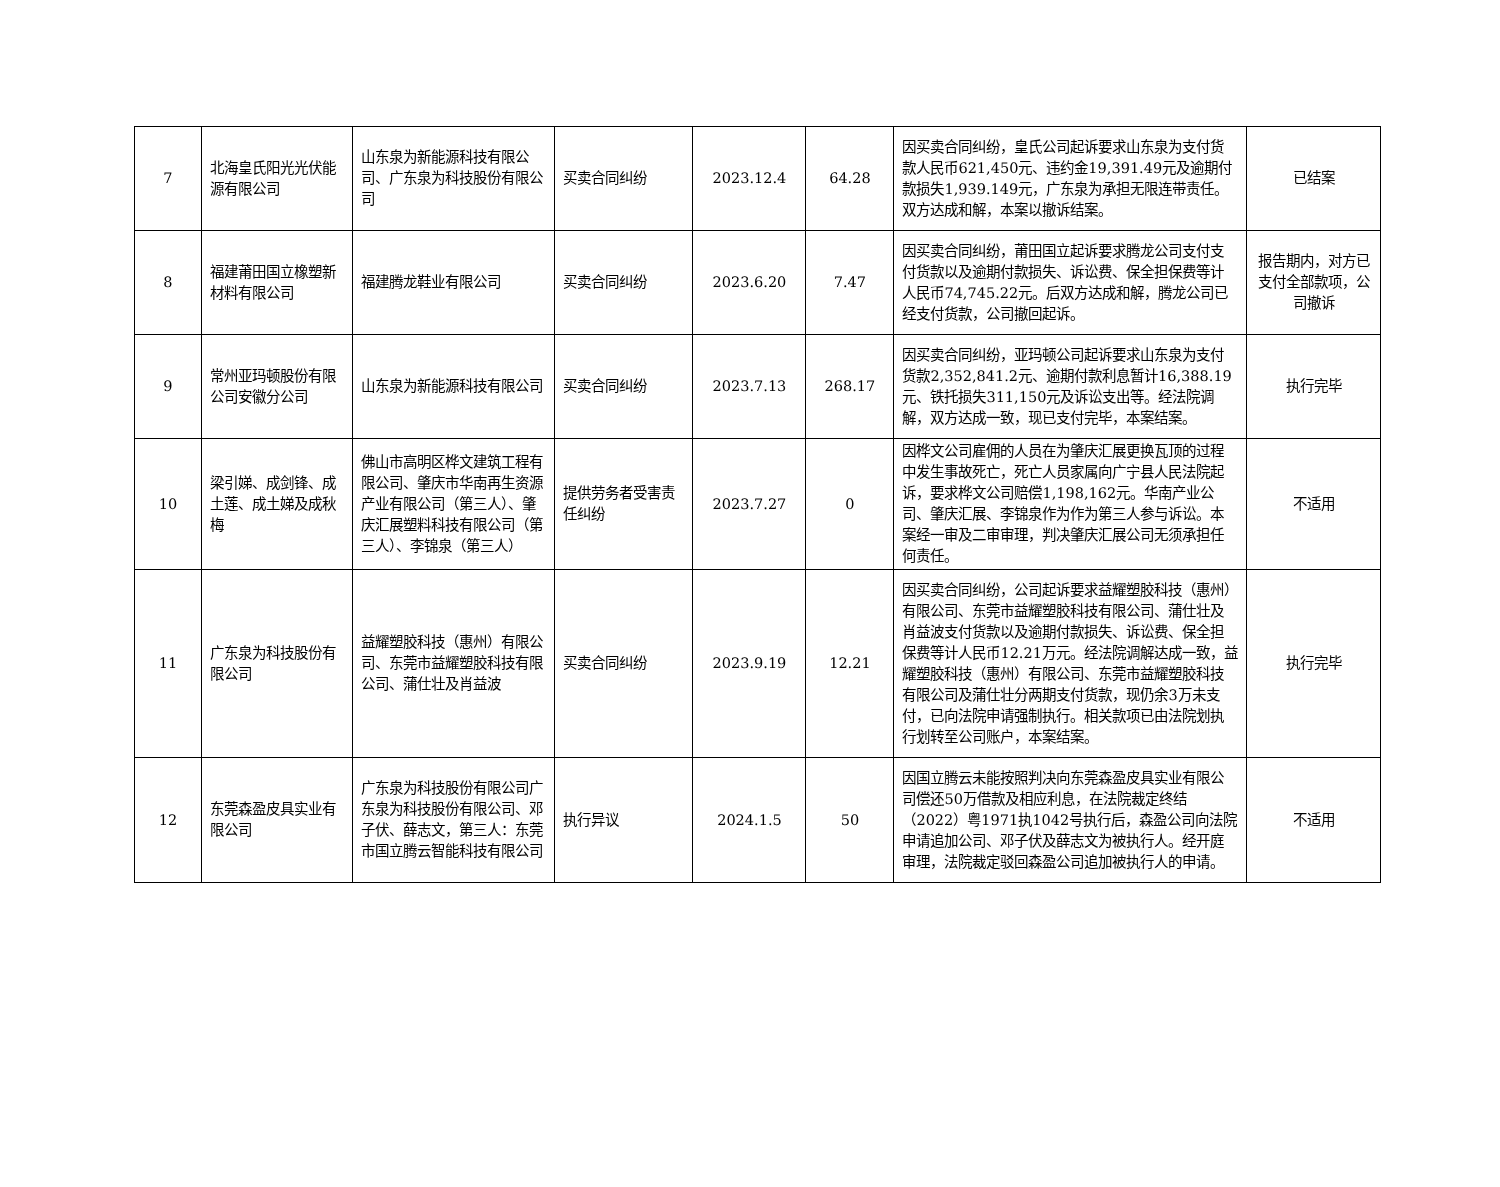| 7 | 北海皇氏阳光光伏能源有限公司 | 山东泉为新能源科技有限公司、广东泉为科技股份有限公司 | 买卖合同纠纷 | 2023.12.4 | 64.28 | 因买卖合同纠纷，皇氏公司起诉要求山东泉为支付货款人民币621,450元、违约金19,391.49元及逾期付款损失1,939.149元，广东泉为承担无限连带责任。双方达成和解，本案以撤诉结案。 | 已结案 |
| 8 | 福建莆田国立橡塑新材料有限公司 | 福建腾龙鞋业有限公司 | 买卖合同纠纷 | 2023.6.20 | 7.47 | 因买卖合同纠纷，莆田国立起诉要求腾龙公司支付支付货款以及逾期付款损失、诉讼费、保全担保费等计人民币74,745.22元。后双方达成和解，腾龙公司已经支付货款，公司撤回起诉。 | 报告期内，对方已支付全部款项，公司撤诉 |
| 9 | 常州亚玛顿股份有限公司安徽分公司 | 山东泉为新能源科技有限公司 | 买卖合同纠纷 | 2023.7.13 | 268.17 | 因买卖合同纠纷，亚玛顿公司起诉要求山东泉为支付货款2,352,841.2元、逾期付款利息暂计16,388.19元、铁托损失311,150元及诉讼支出等。经法院调解，双方达成一致，现已支付完毕，本案结案。 | 执行完毕 |
| 10 | 梁引娣、成剑锋、成土莲、成土娣及成秋梅 | 佛山市高明区桦文建筑工程有限公司、肇庆市华南再生资源产业有限公司（第三人）、肇庆汇展塑料科技有限公司（第三人）、李锦泉（第三人） | 提供劳务者受害责任纠纷 | 2023.7.27 | 0 | 因桦文公司雇佣的人员在为肇庆汇展更换瓦顶的过程中发生事故死亡，死亡人员家属向广宁县人民法院起诉，要求桦文公司赔偿1,198,162元。华南产业公司、肇庆汇展、李锦泉作为作为第三人参与诉讼。本案经一审及二审审理，判决肇庆汇展公司无须承担任何责任。 | 不适用 |
| 11 | 广东泉为科技股份有限公司 | 益耀塑胶科技（惠州）有限公司、东莞市益耀塑胶科技有限公司、蒲仕壮及肖益波 | 买卖合同纠纷 | 2023.9.19 | 12.21 | 因买卖合同纠纷，公司起诉要求益耀塑胶科技（惠州）有限公司、东莞市益耀塑胶科技有限公司、蒲仕壮及肖益波支付货款以及逾期付款损失、诉讼费、保全担保费等计人民币12.21万元。经法院调解达成一致，益耀塑胶科技（惠州）有限公司、东莞市益耀塑胶科技有限公司及蒲仕壮分两期支付货款，现仍余3万未支付，已向法院申请强制执行。相关款项已由法院划执行划转至公司账户，本案结案。 | 执行完毕 |
| 12 | 东莞森盈皮具实业有限公司 | 广东泉为科技股份有限公司广东泉为科技股份有限公司、邓子伏、薛志文，第三人：东莞市国立腾云智能科技有限公司 | 执行异议 | 2024.1.5 | 50 | 因国立腾云未能按照判决向东莞森盈皮具实业有限公司偿还50万借款及相应利息，在法院裁定终结（2022）粤1971执1042号执行后，森盈公司向法院申请追加公司、邓子伏及薛志文为被执行人。经开庭审理，法院裁定驳回森盈公司追加被执行人的申请。 | 不适用 |